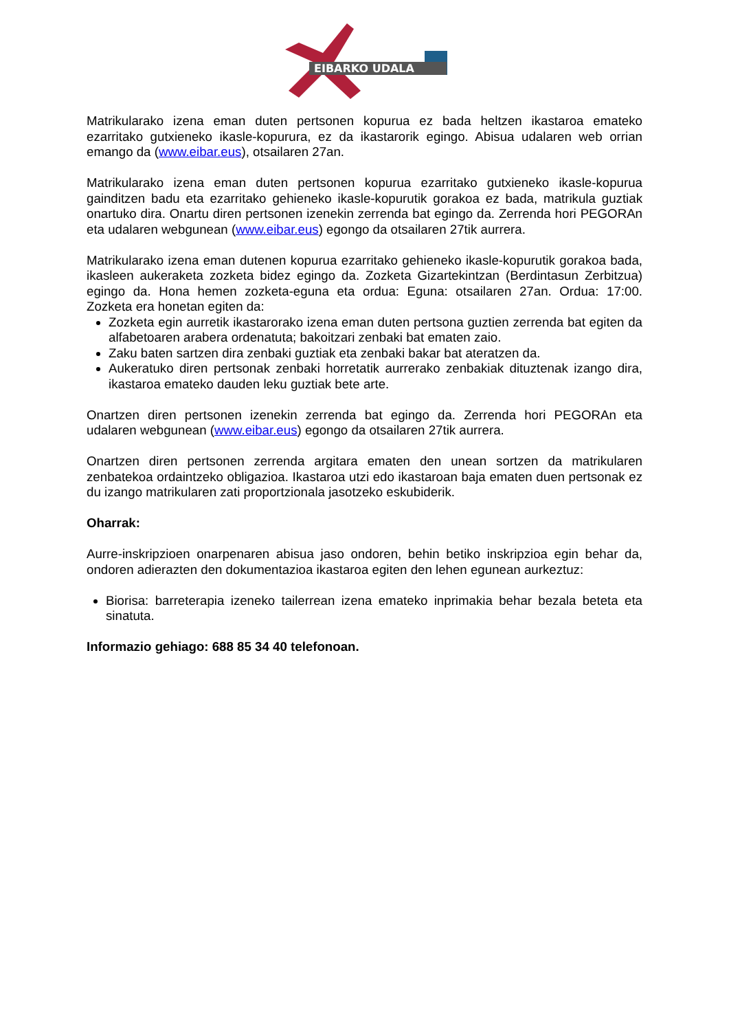EIBARKO UDALA
Matrikularako izena eman duten pertsonen kopurua ez bada heltzen ikastaroa emateko ezarritako gutxieneko ikasle-kopurura, ez da ikastarorik egingo. Abisua udalaren web orrian emango da (www.eibar.eus), otsailaren 27an.
Matrikularako izena eman duten pertsonen kopurua ezarritako gutxieneko ikasle-kopurua gainditzen badu eta ezarritako gehieneko ikasle-kopurutik gorakoa ez bada, matrikula guztiak onartuko dira. Onartu diren pertsonen izenekin zerrenda bat egingo da. Zerrenda hori PEGORAn eta udalaren webgunean (www.eibar.eus) egongo da otsailaren 27tik aurrera.
Matrikularako izena eman dutenen kopurua ezarritako gehieneko ikasle-kopurutik gorakoa bada, ikasleen aukeraketa zozketa bidez egingo da. Zozketa Gizartekintzan (Berdintasun Zerbitzua) egingo da. Hona hemen zozketa-eguna eta ordua: Eguna: otsailaren 27an. Ordua: 17:00. Zozketa era honetan egiten da:
Zozketa egin aurretik ikastarorako izena eman duten pertsona guztien zerrenda bat egiten da alfabetoaren arabera ordenatuta; bakoitzari zenbaki bat ematen zaio.
Zaku baten sartzen dira zenbaki guztiak eta zenbaki bakar bat ateratzen da.
Aukeratuko diren pertsonak zenbaki horretatik aurrerako zenbakiak dituztenak izango dira, ikastaroa emateko dauden leku guztiak bete arte.
Onartzen diren pertsonen izenekin zerrenda bat egingo da. Zerrenda hori PEGORAn eta udalaren webgunean (www.eibar.eus) egongo da otsailaren 27tik aurrera.
Onartzen diren pertsonen zerrenda argitara ematen den unean sortzen da matrikularen zenbatekoa ordaintzeko obligazioa. Ikastaroa utzi edo ikastaroan baja ematen duen pertsonak ez du izango matrikularen zati proportzionala jasotzeko eskubiderik.
Oharrak:
Aurre-inskripzioen onarpenaren abisua jaso ondoren, behin betiko inskripzioa egin behar da, ondoren adierazten den dokumentazioa ikastaroa egiten den lehen egunean aurkeztuz:
Biorisa: barreterapia izeneko tailerrean izena emateko inprimakia behar bezala beteta eta sinatuta.
Informazio gehiago: 688 85 34 40 telefonoan.